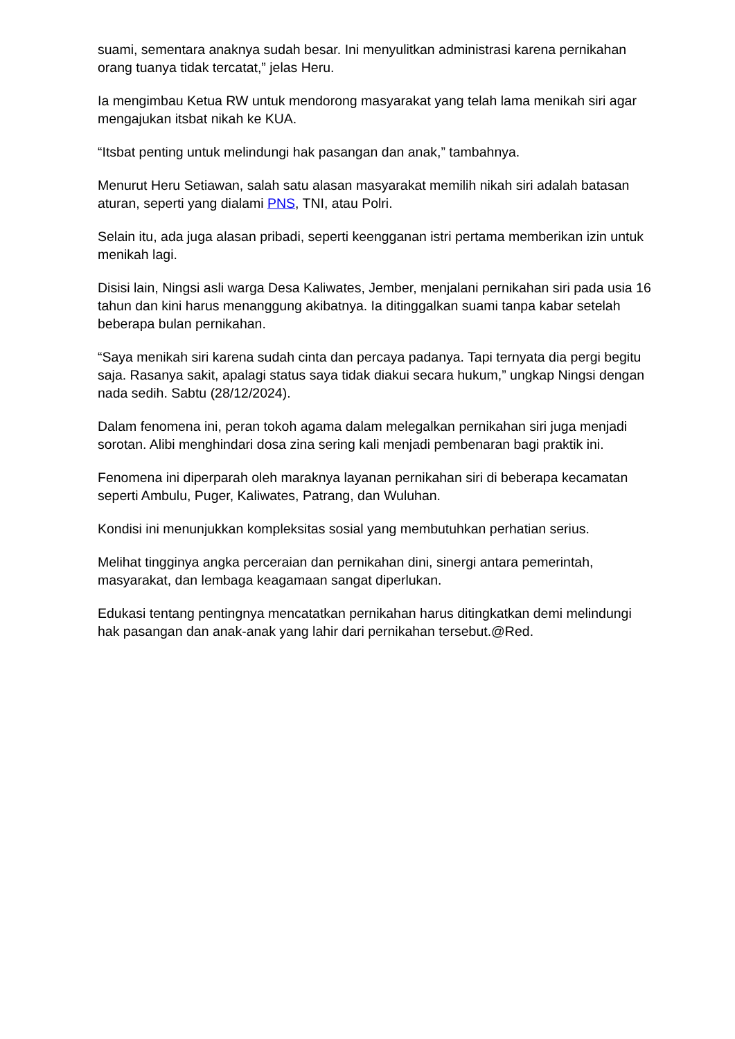suami, sementara anaknya sudah besar. Ini menyulitkan administrasi karena pernikahan orang tuanya tidak tercatat,” jelas Heru.
Ia mengimbau Ketua RW untuk mendorong masyarakat yang telah lama menikah siri agar mengajukan itsbat nikah ke KUA.
“Itsbat penting untuk melindungi hak pasangan dan anak,” tambahnya.
Menurut Heru Setiawan, salah satu alasan masyarakat memilih nikah siri adalah batasan aturan, seperti yang dialami PNS, TNI, atau Polri.
Selain itu, ada juga alasan pribadi, seperti keengganan istri pertama memberikan izin untuk menikah lagi.
Disisi lain, Ningsi asli warga Desa Kaliwates, Jember, menjalani pernikahan siri pada usia 16 tahun dan kini harus menanggung akibatnya. Ia ditinggalkan suami tanpa kabar setelah beberapa bulan pernikahan.
“Saya menikah siri karena sudah cinta dan percaya padanya. Tapi ternyata dia pergi begitu saja. Rasanya sakit, apalagi status saya tidak diakui secara hukum,” ungkap Ningsi dengan nada sedih. Sabtu (28/12/2024).
Dalam fenomena ini, peran tokoh agama dalam melegalkan pernikahan siri juga menjadi sorotan. Alibi menghindari dosa zina sering kali menjadi pembenaran bagi praktik ini.
Fenomena ini diperparah oleh maraknya layanan pernikahan siri di beberapa kecamatan seperti Ambulu, Puger, Kaliwates, Patrang, dan Wuluhan.
Kondisi ini menunjukkan kompleksitas sosial yang membutuhkan perhatian serius.
Melihat tingginya angka perceraian dan pernikahan dini, sinergi antara pemerintah, masyarakat, dan lembaga keagamaan sangat diperlukan.
Edukasi tentang pentingnya mencatatkan pernikahan harus ditingkatkan demi melindungi hak pasangan dan anak-anak yang lahir dari pernikahan tersebut.@Red.